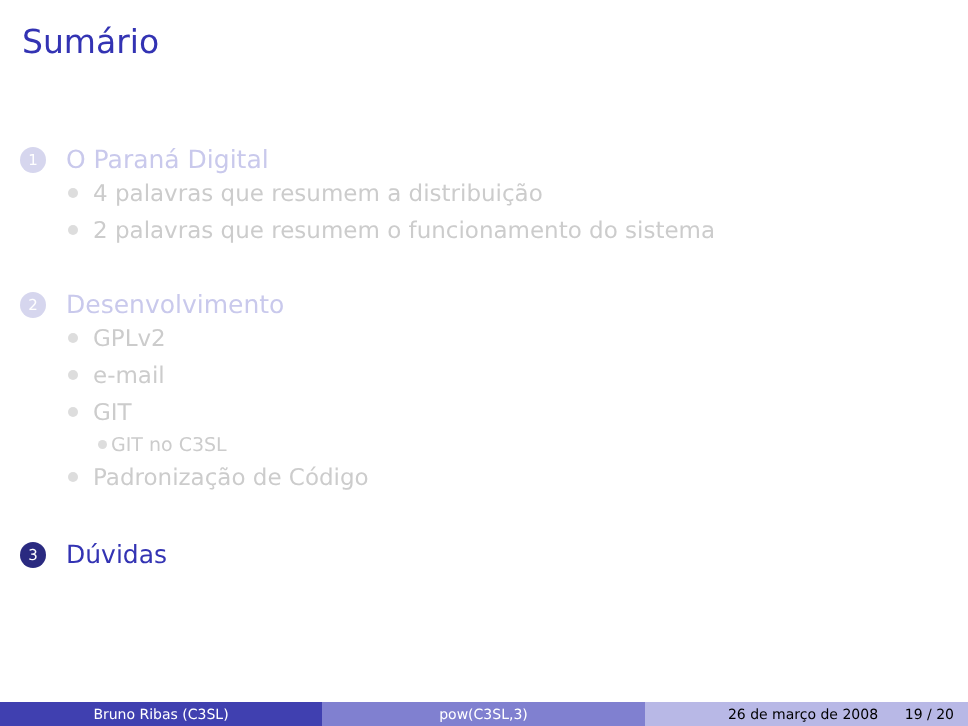Sumário
1 O Paraná Digital
4 palavras que resumem a distribuição
2 palavras que resumem o funcionamento do sistema
2 Desenvolvimento
GPLv2
e-mail
GIT
GIT no C3SL
Padronização de Código
3 Dúvidas
Bruno Ribas (C3SL) pow(C3SL,3) 26 de março de 2008 19 / 20